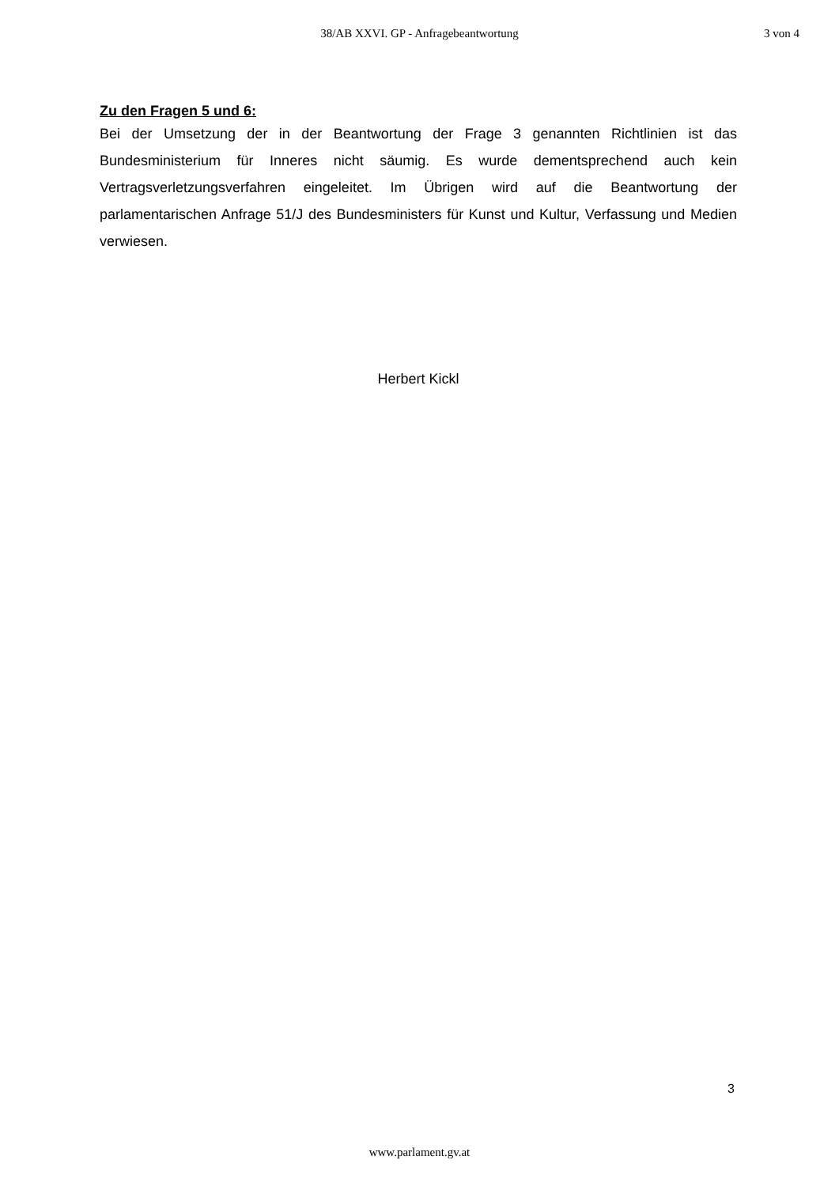38/AB XXVI. GP - Anfragebeantwortung 3 von 4
Zu den Fragen 5 und 6:
Bei der Umsetzung der in der Beantwortung der Frage 3 genannten Richtlinien ist das Bundesministerium für Inneres nicht säumig. Es wurde dementsprechend auch kein Vertragsverletzungsverfahren eingeleitet. Im Übrigen wird auf die Beantwortung der parlamentarischen Anfrage 51/J des Bundesministers für Kunst und Kultur, Verfassung und Medien verwiesen.
Herbert Kickl
3
www.parlament.gv.at